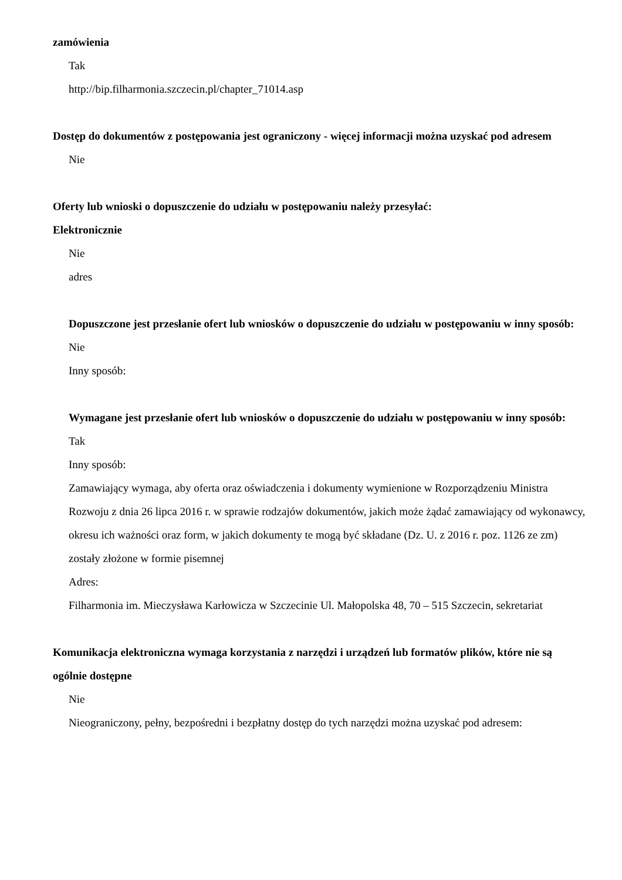zamówienia
Tak
http://bip.filharmonia.szczecin.pl/chapter_71014.asp
Dostęp do dokumentów z postępowania jest ograniczony - więcej informacji można uzyskać pod adresem
Nie
Oferty lub wnioski o dopuszczenie do udziału w postępowaniu należy przesyłać:
Elektronicznie
Nie
adres
Dopuszczone jest przesłanie ofert lub wniosków o dopuszczenie do udziału w postępowaniu w inny sposób:
Nie
Inny sposób:
Wymagane jest przesłanie ofert lub wniosków o dopuszczenie do udziału w postępowaniu w inny sposób:
Tak
Inny sposób:
Zamawiający wymaga, aby oferta oraz oświadczenia i dokumenty wymienione w Rozporządzeniu Ministra Rozwoju z dnia 26 lipca 2016 r. w sprawie rodzajów dokumentów, jakich może żądać zamawiający od wykonawcy, okresu ich ważności oraz form, w jakich dokumenty te mogą być składane (Dz. U. z 2016 r. poz. 1126 ze zm) zostały złożone w formie pisemnej
Adres:
Filharmonia im. Mieczysława Karłowicza w Szczecinie Ul. Małopolska 48, 70 – 515 Szczecin, sekretariat
Komunikacja elektroniczna wymaga korzystania z narzędzi i urządzeń lub formatów plików, które nie są ogólnie dostępne
Nie
Nieograniczony, pełny, bezpośredni i bezpłatny dostęp do tych narzędzi można uzyskać pod adresem: